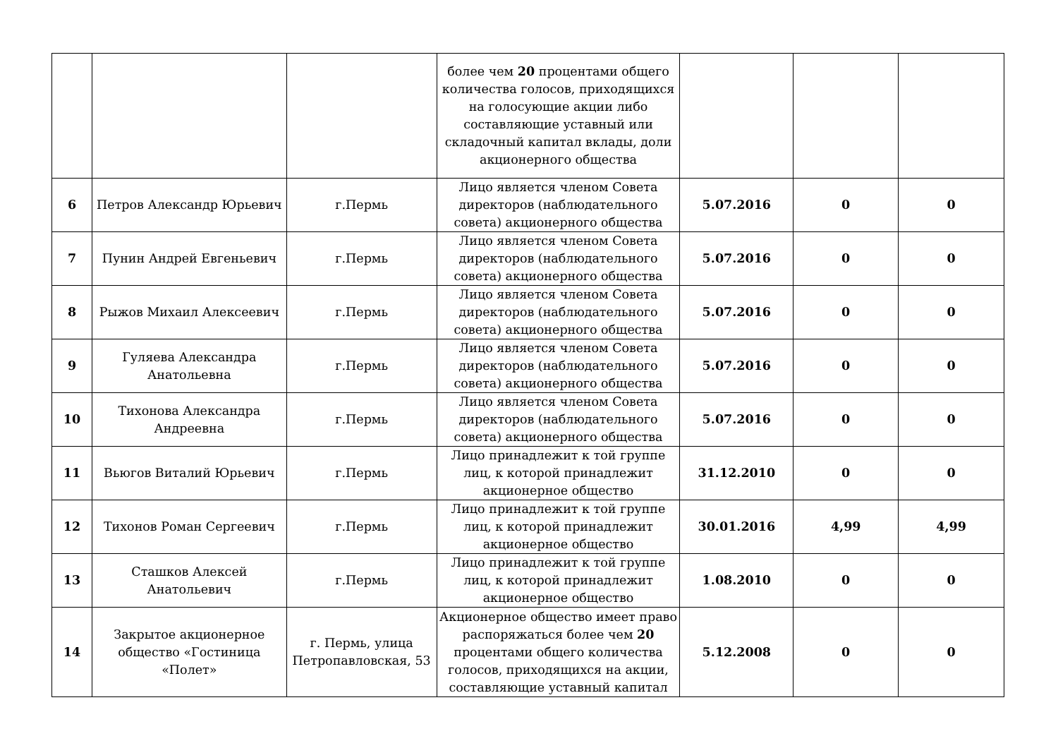| | | | более чем 20 процентами общего количества голосов, приходящихся на голосующие акции либо составляющие уставный или складочный капитал вклады, доли акционерного общества | | | |
| 6 | Петров Александр Юрьевич | г.Пермь | Лицо является членом Совета директоров (наблюдательного совета) акционерного общества | 5.07.2016 | 0 | 0 |
| 7 | Пунин Андрей Евгеньевич | г.Пермь | Лицо является членом Совета директоров (наблюдательного совета) акционерного общества | 5.07.2016 | 0 | 0 |
| 8 | Рыжов Михаил Алексеевич | г.Пермь | Лицо является членом Совета директоров (наблюдательного совета) акционерного общества | 5.07.2016 | 0 | 0 |
| 9 | Гуляева Александра Анатольевна | г.Пермь | Лицо является членом Совета директоров (наблюдательного совета) акционерного общества | 5.07.2016 | 0 | 0 |
| 10 | Тихонова Александра Андреевна | г.Пермь | Лицо является членом Совета директоров (наблюдательного совета) акционерного общества | 5.07.2016 | 0 | 0 |
| 11 | Вьюгов Виталий Юрьевич | г.Пермь | Лицо принадлежит к той группе лиц, к которой принадлежит акционерное общество | 31.12.2010 | 0 | 0 |
| 12 | Тихонов Роман Сергеевич | г.Пермь | Лицо принадлежит к той группе лиц, к которой принадлежит акционерное общество | 30.01.2016 | 4,99 | 4,99 |
| 13 | Сташков Алексей Анатольевич | г.Пермь | Лицо принадлежит к той группе лиц, к которой принадлежит акционерное общество | 1.08.2010 | 0 | 0 |
| 14 | Закрытое акционерное общество «Гостиница «Полет» | г. Пермь, улица Петропавловская, 53 | Акционерное общество имеет право распоряжаться более чем 20 процентами общего количества голосов, приходящихся на акции, составляющие уставный капитал | 5.12.2008 | 0 | 0 |